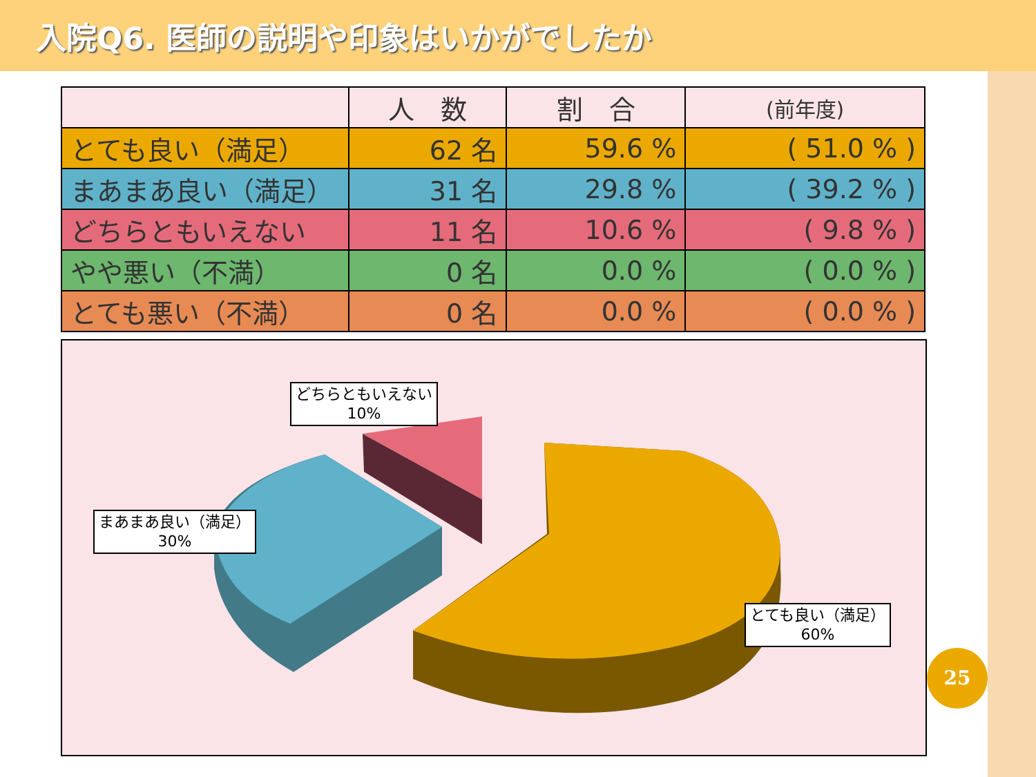入院Q6. 医師の説明や印象はいかがでしたか
| | 人 数 | 割 合 | (前年度) |
| --- | --- | --- | --- |
| とても良い（満足） | 62 名 | 59.6 % | ( 51.0 % ) |
| まあまあ良い（満足） | 31 名 | 29.8 % | ( 39.2 % ) |
| どちらともいえない | 11 名 | 10.6 % | ( 9.8 % ) |
| やや悪い（不満） | 0 名 | 0.0 % | ( 0.0 % ) |
| とても悪い（不満） | 0 名 | 0.0 % | ( 0.0 % ) |
どちらともいえない
10%
まあまあ良い（満足）
30%
とても良い（満足）
60%
25